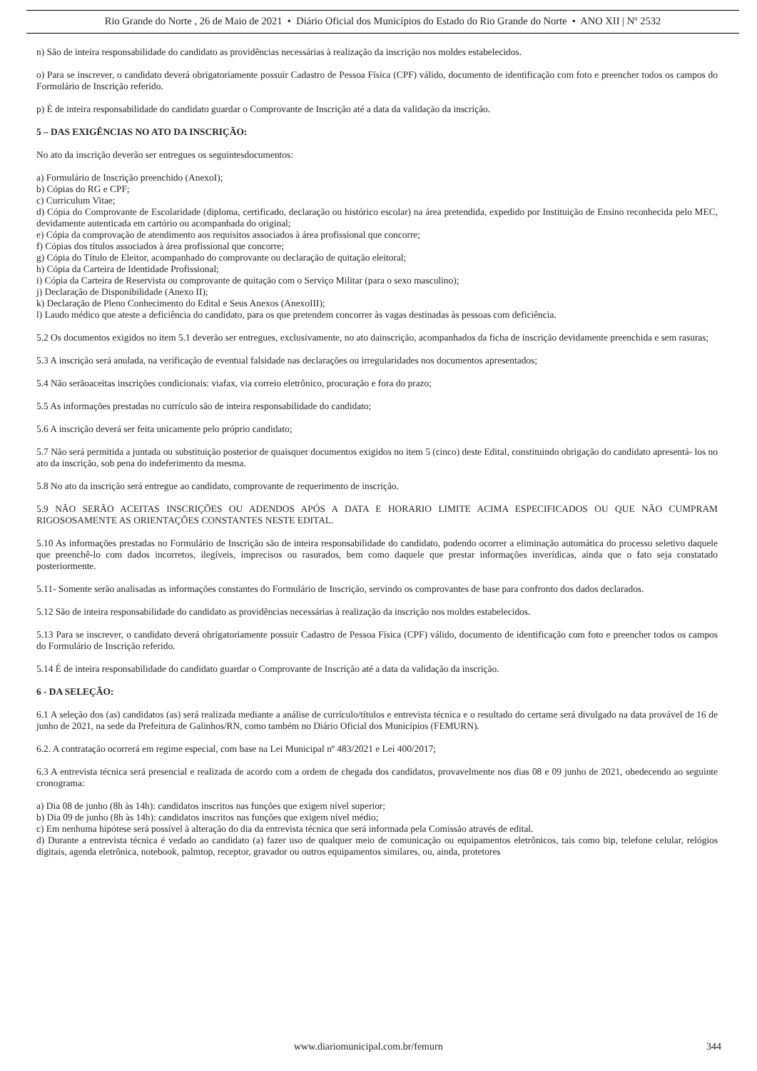Rio Grande do Norte , 26 de Maio de 2021 • Diário Oficial dos Municípios do Estado do Rio Grande do Norte • ANO XII | Nº 2532
n) São de inteira responsabilidade do candidato as providências necessárias à realização da inscrição nos moldes estabelecidos.
o) Para se inscrever, o candidato deverá obrigatoriamente possuir Cadastro de Pessoa Física (CPF) válido, documento de identificação com foto e preencher todos os campos do Formulário de Inscrição referido.
p) É de inteira responsabilidade do candidato guardar o Comprovante de Inscrição até a data da validação da inscrição.
5 – DAS EXIGÊNCIAS NO ATO DA INSCRIÇÃO:
No ato da inscrição deverão ser entregues os seguintesdocumentos:
a) Formulário de Inscrição preenchido (AnexoI);
b) Cópias do RG e CPF;
c) Curriculum Vitae;
d) Cópia do Comprovante de Escolaridade (diploma, certificado, declaração ou histórico escolar) na área pretendida, expedido por Instituição de Ensino reconhecida pelo MEC, devidamente autenticada em cartório ou acompanhada do original;
e) Cópia da comprovação de atendimento aos requisitos associados à área profissional que concorre;
f) Cópias dos títulos associados à área profissional que concorre;
g) Cópia do Título de Eleitor, acompanhado do comprovante ou declaração de quitação eleitoral;
h) Cópia da Carteira de Identidade Profissional;
i) Cópia da Carteira de Reservista ou comprovante de quitação com o Serviço Militar (para o sexo masculino);
j) Declaração de Disponibilidade (Anexo II);
k) Declaração de Pleno Conhecimento do Edital e Seus Anexos (AnexoIII);
l) Laudo médico que ateste a deficiência do candidato, para os que pretendem concorrer às vagas destinadas às pessoas com deficiência.
5.2 Os documentos exigidos no item 5.1 deverão ser entregues, exclusivamente, no ato dainscrição, acompanhados da ficha de inscrição devidamente preenchida e sem rasuras;
5.3 A inscrição será anulada, na verificação de eventual falsidade nas declarações ou irregularidades nos documentos apresentados;
5.4 Não serãoaceitas inscrições condicionais: viafax, via correio eletrônico, procuração e fora do prazo;
5.5 As informações prestadas no currículo são de inteira responsabilidade do candidato;
5.6 A inscrição deverá ser feita unicamente pelo próprio candidato;
5.7 Não será permitida a juntada ou substituição posterior de quaisquer documentos exigidos no item 5 (cinco) deste Edital, constituindo obrigação do candidato apresentá- los no ato da inscrição, sob pena do indeferimento da mesma.
5.8 No ato da inscrição será entregue ao candidato, comprovante de requerimento de inscrição.
5.9 NÃO SERÃO ACEITAS INSCRIÇÕES OU ADENDOS APÓS A DATA E HORARIO LIMITE ACIMA ESPECIFICADOS OU QUE NÃO CUMPRAM RIGOSOSAMENTE AS ORIENTAÇÕES CONSTANTES NESTE EDITAL.
5.10 As informações prestadas no Formulário de Inscrição são de inteira responsabilidade do candidato, podendo ocorrer a eliminação automática do processo seletivo daquele que preenchê-lo com dados incorretos, ilegíveis, imprecisos ou rasurados, bem como daquele que prestar informações inverídicas, ainda que o fato seja constatado posteriormente.
5.11- Somente serão analisadas as informações constantes do Formulário de Inscrição, servindo os comprovantes de base para confronto dos dados declarados.
5.12 São de inteira responsabilidade do candidato as providências necessárias à realização da inscrição nos moldes estabelecidos.
5.13 Para se inscrever, o candidato deverá obrigatoriamente possuir Cadastro de Pessoa Física (CPF) válido, documento de identificação com foto e preencher todos os campos do Formulário de Inscrição referido.
5.14 É de inteira responsabilidade do candidato guardar o Comprovante de Inscrição até a data da validação da inscrição.
6 - DA SELEÇÃO:
6.1 A seleção dos (as) candidatos (as) será realizada mediante a análise de currículo/títulos e entrevista técnica e o resultado do certame será divulgado na data provável de 16 de junho de 2021, na sede da Prefeitura de Galinhos/RN, como também no Diário Oficial dos Municípios (FEMURN).
6.2. A contratação ocorrerá em regime especial, com base na Lei Municipal nº 483/2021 e Lei 400/2017;
6.3 A entrevista técnica será presencial e realizada de acordo com a ordem de chegada dos candidatos, provavelmente nos dias 08 e 09 junho de 2021, obedecendo ao seguinte cronograma:
a) Dia 08 de junho (8h às 14h): candidatos inscritos nas funções que exigem nível superior;
b) Dia 09 de junho (8h às 14h): candidatos inscritos nas funções que exigem nível médio;
c) Em nenhuma hipótese será possível à alteração do dia da entrevista técnica que será informada pela Comissão através de edital.
d) Durante a entrevista técnica é vedado ao candidato (a) fazer uso de qualquer meio de comunicação ou equipamentos eletrônicos, tais como bip, telefone celular, relógios digitais, agenda eletrônica, notebook, palmtop, receptor, gravador ou outros equipamentos similares, ou, ainda, protetores
www.diariomunicipal.com.br/femurn 344